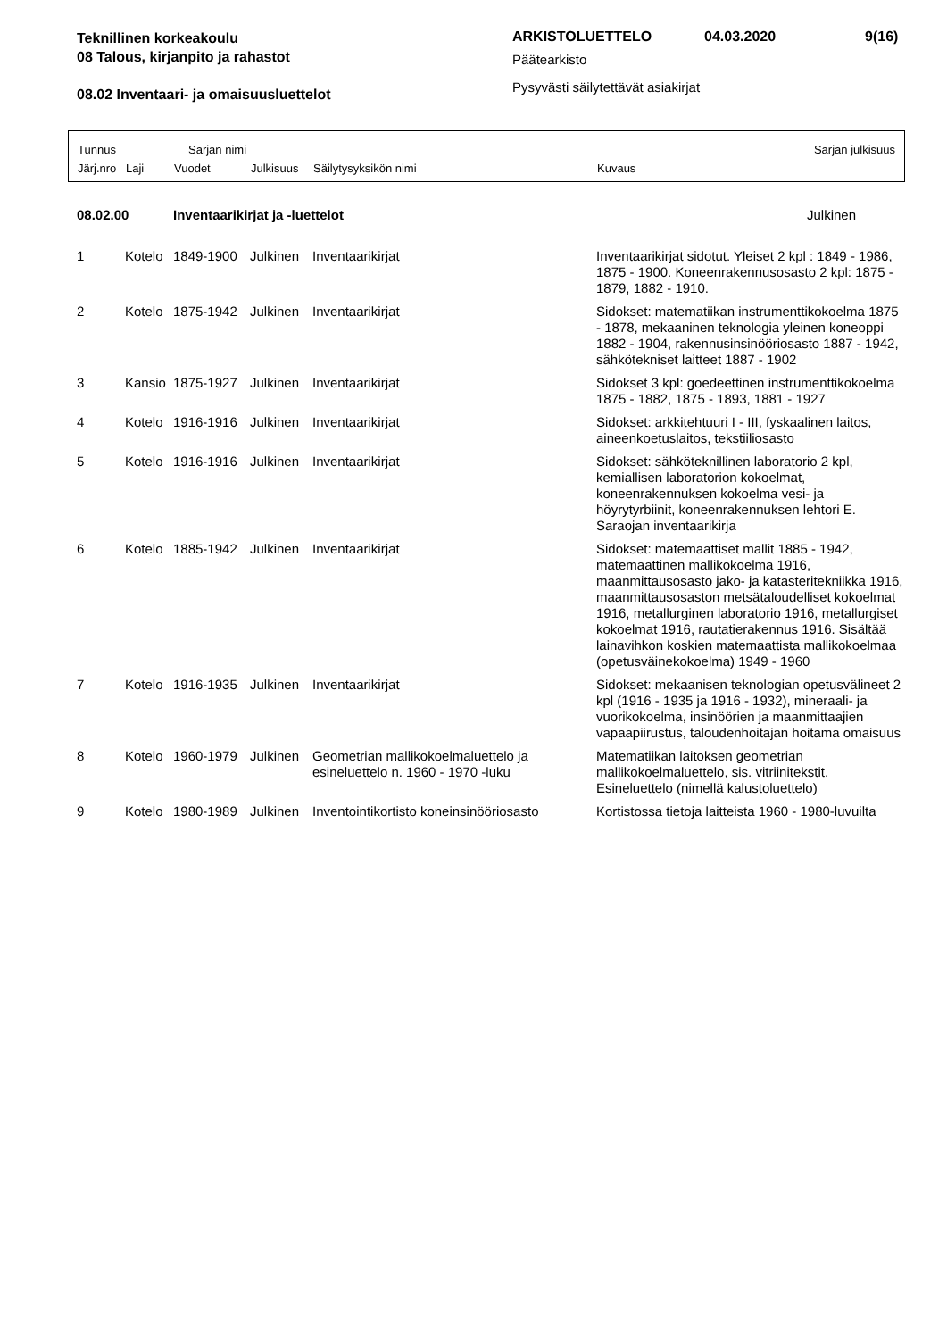Teknillinen korkeakoulu
08 Talous, kirjanpito ja rahastot
08.02 Inventaari- ja omaisuusluettelot
ARKISTOLUETTELO 04.03.2020 9(16)
Päätearkisto
Pysyvästi säilytettävät asiakirjat
Tunnus Sarjan nimi Sarjan julkisuus
Järj.nro Laji Vuodet Julkisuus Säilytysyksikön nimi Kuvaus
| 08.02.00 | | Inventaarikirjat ja -luettelot | | | Julkinen |
| 1 | Kotelo | 1849-1900 | Julkinen | Inventaarikirjat | Inventaarikirjat sidotut. Yleiset 2 kpl : 1849 - 1986, 1875 - 1900. Koneenrakennusosasto 2 kpl: 1875 - 1879, 1882 - 1910. |
| 2 | Kotelo | 1875-1942 | Julkinen | Inventaarikirjat | Sidokset: matematiikan instrumenttikokoelma 1875 - 1878, mekaaninen teknologia yleinen koneoppi 1882 - 1904, rakennusinsinööriosasto 1887 - 1942, sähkötekniset laitteet 1887 - 1902 |
| 3 | Kansio | 1875-1927 | Julkinen | Inventaarikirjat | Sidokset 3 kpl: goedeettinen instrumenttikokoelma 1875 - 1882, 1875 - 1893, 1881 - 1927 |
| 4 | Kotelo | 1916-1916 | Julkinen | Inventaarikirjat | Sidokset: arkkitehtuuri I - III, fyskaalinen laitos, aineenkoetuslaitos, tekstiiliosasto |
| 5 | Kotelo | 1916-1916 | Julkinen | Inventaarikirjat | Sidokset: sähköteknillinen laboratorio 2 kpl, kemiallisen laboratorion kokoelmat, koneenrakennuksen kokoelma vesi- ja höyrytyrbiinit, koneenrakennuksen lehtori E. Saraojan inventaarikirja |
| 6 | Kotelo | 1885-1942 | Julkinen | Inventaarikirjat | Sidokset: matemaattiset mallit 1885 - 1942, matemaattinen mallikokoelma 1916, maanmittausosasto jako- ja katasteritekniikka 1916, maanmittausosaston metsätaloudelliset kokoelmat 1916, metallurginen laboratorio 1916, metallurgiset kokoelmat 1916, rautatierakennus 1916. Sisältää lainavihkon koskien matemaattista mallikokoelmaa (opetusväinekokoelma) 1949 - 1960 |
| 7 | Kotelo | 1916-1935 | Julkinen | Inventaarikirjat | Sidokset: mekaanisen teknologian opetusvälineet 2 kpl (1916 - 1935 ja 1916 - 1932), mineraali- ja vuorikokoelma, insinöörien ja maanmittaajien vapaapiirustus, taloudenhoitajan hoitama omaisuus |
| 8 | Kotelo | 1960-1979 | Julkinen | Geometrian mallikokoelmaluettelo ja esineluettelo n. 1960 - 1970 -luku | Matematiikan laitoksen geometrian mallikokoelmaluettelo, sis. vitriinitekstit. Esineluettelo (nimellä kalustoluettelo) |
| 9 | Kotelo | 1980-1989 | Julkinen | Inventointikortisto koneinsinööriosasto | Kortistossa tietoja laitteista 1960 - 1980-luvuilta |